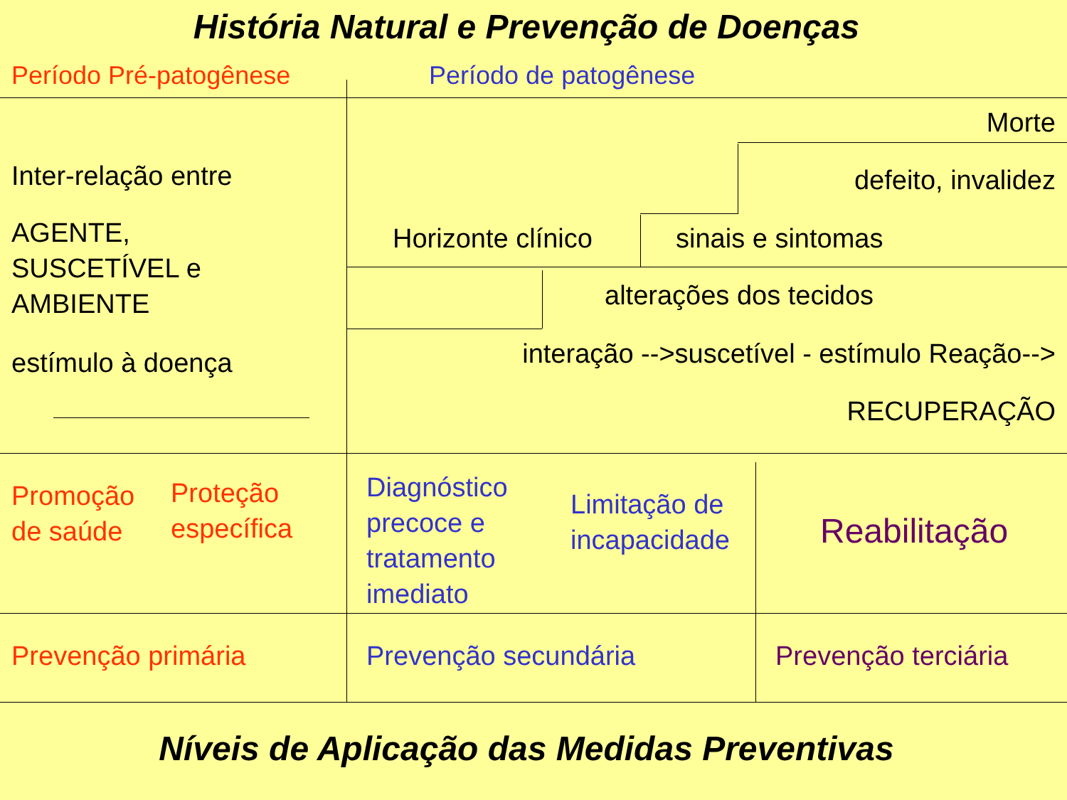História Natural e Prevenção de Doenças
Período Pré-patogênese Período de patogênese
Inter-relação entre
AGENTE,
SUSCETÍVEL e
AMBIENTE
estímulo à doença
Morte
defeito, invalidez
Horizonte clínico sinais e sintomas
alterações dos tecidos
interação -->suscetível - estímulo Reação-->
RECUPERAÇÃO
Promoção
de saúde
Proteção
específica
Diagnóstico
precoce e
tratamento
imediato
Limitação de
incapacidade
Reabilitação
Prevenção primária Prevenção secundária Prevenção terciária
Níveis de Aplicação das Medidas Preventivas